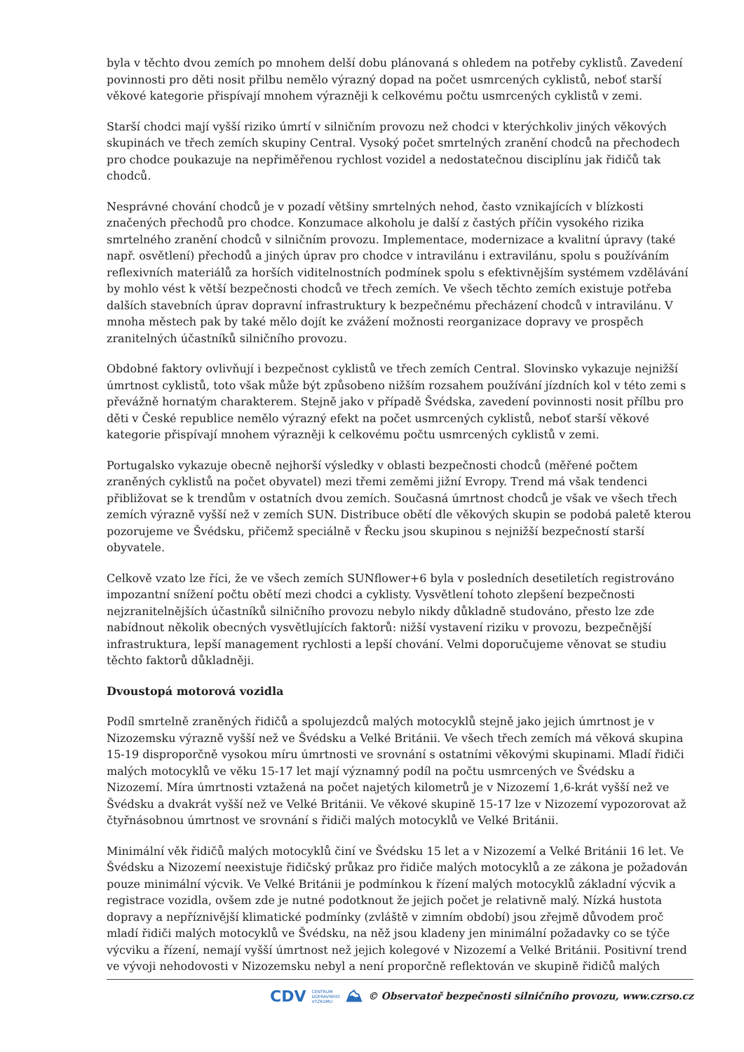byla v těchto dvou zemích po mnohem delší dobu plánovaná s ohledem na potřeby cyklistů. Zavedení povinnosti pro děti nosit přilbu nemělo výrazný dopad na počet usmrcených cyklistů, neboť starší věkové kategorie přispívají mnohem výrazněji k celkovému počtu usmrcených cyklistů v zemi.
Starší chodci mají vyšší riziko úmrtí v silničním provozu než chodci v kterýchkoliv jiných věkových skupinách ve třech zemích skupiny Central. Vysoký počet smrtelných zranění chodců na přechodech pro chodce poukazuje na nepřiměřenou rychlost vozidel a nedostatečnou disciplínu jak řidičů tak chodců.
Nesprávné chování chodců je v pozadí většiny smrtelných nehod, často vznikajících v blízkosti značených přechodů pro chodce. Konzumace alkoholu je další z častých příčin vysokého rizika smrtelného zranění chodců v silničním provozu. Implementace, modernizace a kvalitní úpravy (také např. osvětlení) přechodů a jiných úprav pro chodce v intravilánu i extravilánu, spolu s používáním reflexivních materiálů za horších viditelnostních podmínek spolu s efektivnějším systémem vzdělávání by mohlo vést k větší bezpečnosti chodců ve třech zemích. Ve všech těchto zemích existuje potřeba dalších stavebních úprav dopravní infrastruktury k bezpečnému přecházení chodců v intravilánu. V mnoha městech pak by také mělo dojít ke zvážení možnosti reorganizace dopravy ve prospěch zranitelných účastníků silničního provozu.
Obdobné faktory ovlivňují i bezpečnost cyklistů ve třech zemích Central. Slovinsko vykazuje nejnižší úmrtnost cyklistů, toto však může být způsobeno nižším rozsahem používání jízdních kol v této zemi s převážně hornatým charakterem. Stejně jako v případě Švédska, zavedení povinnosti nosit přílbu pro děti v České republice nemělo výrazný efekt na počet usmrcených cyklistů, neboť starší věkové kategorie přispívají mnohem výrazněji k celkovému počtu usmrcených cyklistů v zemi.
Portugalsko vykazuje obecně nejhorší výsledky v oblasti bezpečnosti chodců (měřené počtem zraněných cyklistů na počet obyvatel) mezi třemi zeměmi jižní Evropy. Trend má však tendenci přibližovat se k trendům v ostatních dvou zemích. Současná úmrtnost chodců je však ve všech třech zemích výrazně vyšší než v zemích SUN. Distribuce obětí dle věkových skupin se podobá paletě kterou pozorujeme ve Švédsku, přičemž speciálně v Řecku jsou skupinou s nejnižší bezpečností starší obyvatele.
Celkově vzato lze říci, že ve všech zemích SUNflower+6 byla v posledních desetiletích registrováno impozantní snížení počtu obětí mezi chodci a cyklisty. Vysvětlení tohoto zlepšení bezpečnosti nejzranitelnějších účastníků silničního provozu nebylo nikdy důkladně studováno, přesto lze zde nabídnout několik obecných vysvětlujících faktorů: nižší vystavení riziku v provozu, bezpečnější infrastruktura, lepší management rychlosti a lepší chování. Velmi doporučujeme věnovat se studiu těchto faktorů důkladněji.
Dvoustopá motorová vozidla
Podíl smrtelně zraněných řidičů a spolujezdců malých motocyklů stejně jako jejich úmrtnost je v Nizozemsku výrazně vyšší než ve Švédsku a Velké Británii. Ve všech třech zemích má věková skupina 15-19 disproporčně vysokou míru úmrtnosti ve srovnání s ostatními věkovými skupinami. Mladí řidiči malých motocyklů ve věku 15-17 let mají významný podíl na počtu usmrcených ve Švédsku a Nizozemí. Míra úmrtnosti vztažená na počet najetých kilometrů je v Nizozemí 1,6-krát vyšší než ve Švédsku a dvakrát vyšší než ve Velké Británii. Ve věkové skupině 15-17 lze v Nizozemí vypozorovat až čtyřnásobnou úmrtnost ve srovnání s řidiči malých motocyklů ve Velké Británii.
Minimální věk řidičů malých motocyklů činí ve Švédsku 15 let a v Nizozemí a Velké Británii 16 let. Ve Švédsku a Nizozemí neexistuje řidičský průkaz pro řidiče malých motocyklů a ze zákona je požadován pouze minimální výcvik. Ve Velké Británii je podmínkou k řízení malých motocyklů základní výcvik a registrace vozidla, ovšem zde je nutné podotknout že jejich počet je relativně malý. Nízká hustota dopravy a nepříznivější klimatické podmínky (zvláště v zimním období) jsou zřejmě důvodem proč mladí řidiči malých motocyklů ve Švédsku, na něž jsou kladeny jen minimální požadavky co se týče výcviku a řízení, nemají vyšší úmrtnost než jejich kolegové v Nizozemí a Velké Británii. Positivní trend ve vývoji nehodovosti v Nizozemsku nebyl a není proporčně reflektován ve skupině řidičů malých
CDV CENTRUM
DOPRAVNÍHO
VÝZKUMU ⛰ © Observatoř bezpečnosti silničního provozu, www.czrso.cz